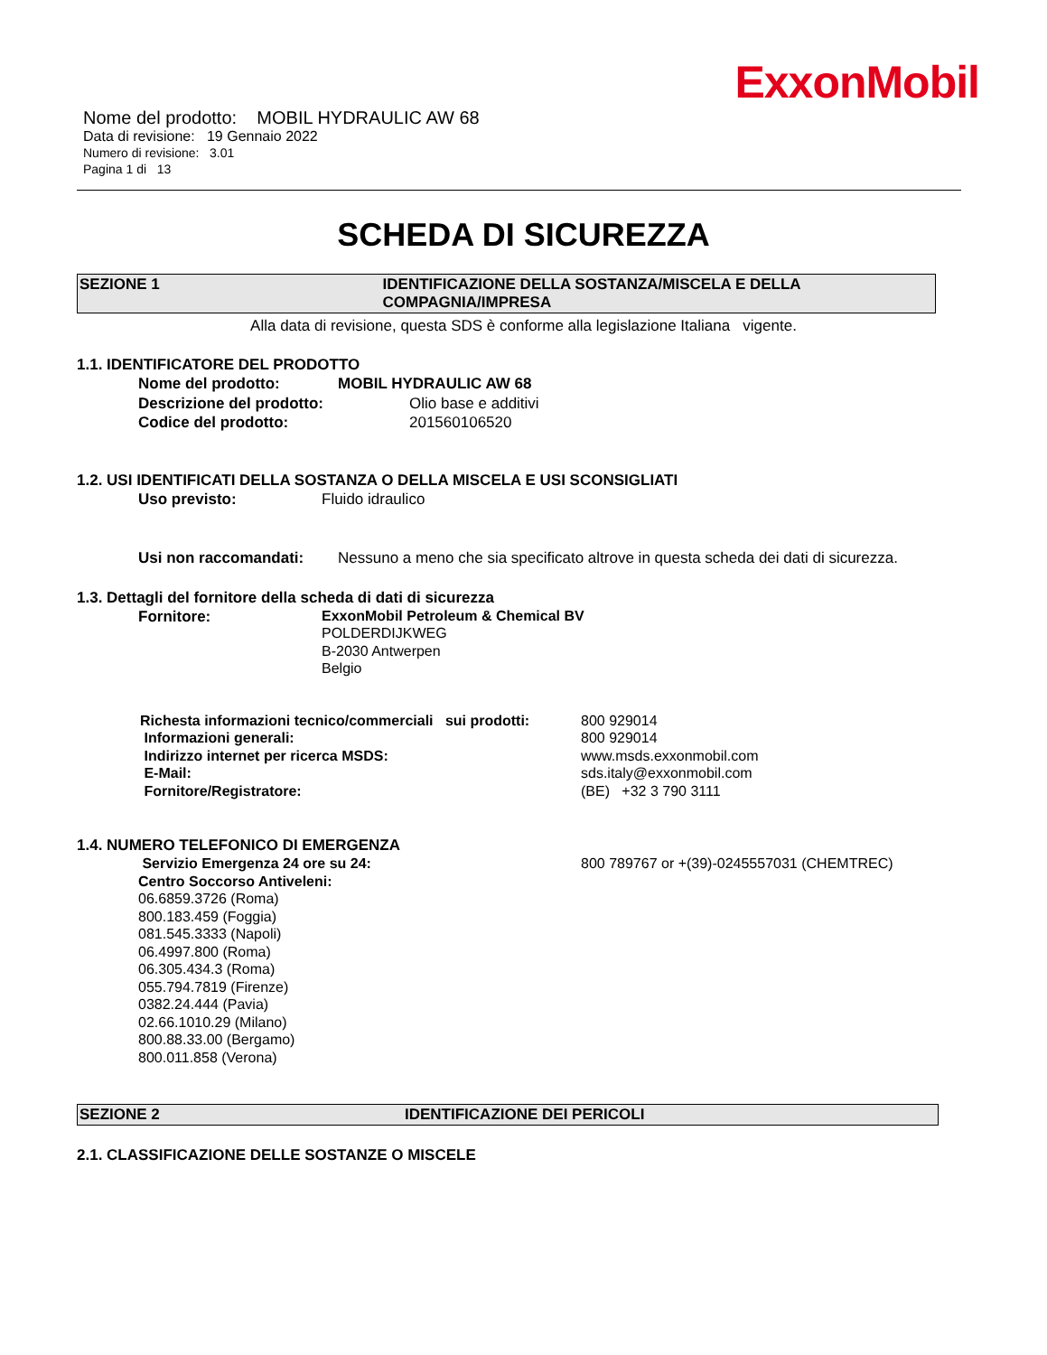ExxonMobil
Nome del prodotto: MOBIL HYDRAULIC AW 68
Data di revisione: 19 Gennaio 2022
Numero di revisione: 3.01
Pagina 1 di 13
SCHEDA DI SICUREZZA
SEZIONE 1 IDENTIFICAZIONE DELLA SOSTANZA/MISCELA E DELLA COMPAGNIA/IMPRESA
Alla data di revisione, questa SDS è conforme alla legislazione Italiana vigente.
1.1. IDENTIFICATORE DEL PRODOTTO
Nome del prodotto: MOBIL HYDRAULIC AW 68
Descrizione del prodotto: Olio base e additivi
Codice del prodotto: 201560106520
1.2. USI IDENTIFICATI DELLA SOSTANZA O DELLA MISCELA E USI SCONSIGLIATI
Uso previsto: Fluido idraulico
Usi non raccomandati: Nessuno a meno che sia specificato altrove in questa scheda dei dati di sicurezza.
1.3. Dettagli del fornitore della scheda di dati di sicurezza
Fornitore: ExxonMobil Petroleum & Chemical BV
POLDERDIJKWEG
B-2030 Antwerpen
Belgio
Richesta informazioni tecnico/commerciali sui prodotti: 800 929014
Informazioni generali: 800 929014
Indirizzo internet per ricerca MSDS: www.msds.exxonmobil.com
E-Mail: sds.italy@exxonmobil.com
Fornitore/Registratore: (BE) +32 3 790 3111
1.4. NUMERO TELEFONICO DI EMERGENZA
Servizio Emergenza 24 ore su 24: 800 789767 or +(39)-0245557031 (CHEMTREC)
Centro Soccorso Antiveleni:
06.6859.3726 (Roma)
800.183.459 (Foggia)
081.545.3333 (Napoli)
06.4997.800 (Roma)
06.305.434.3 (Roma)
055.794.7819 (Firenze)
0382.24.444 (Pavia)
02.66.1010.29 (Milano)
800.88.33.00 (Bergamo)
800.011.858 (Verona)
SEZIONE 2 IDENTIFICAZIONE DEI PERICOLI
2.1. CLASSIFICAZIONE DELLE SOSTANZE O MISCELE